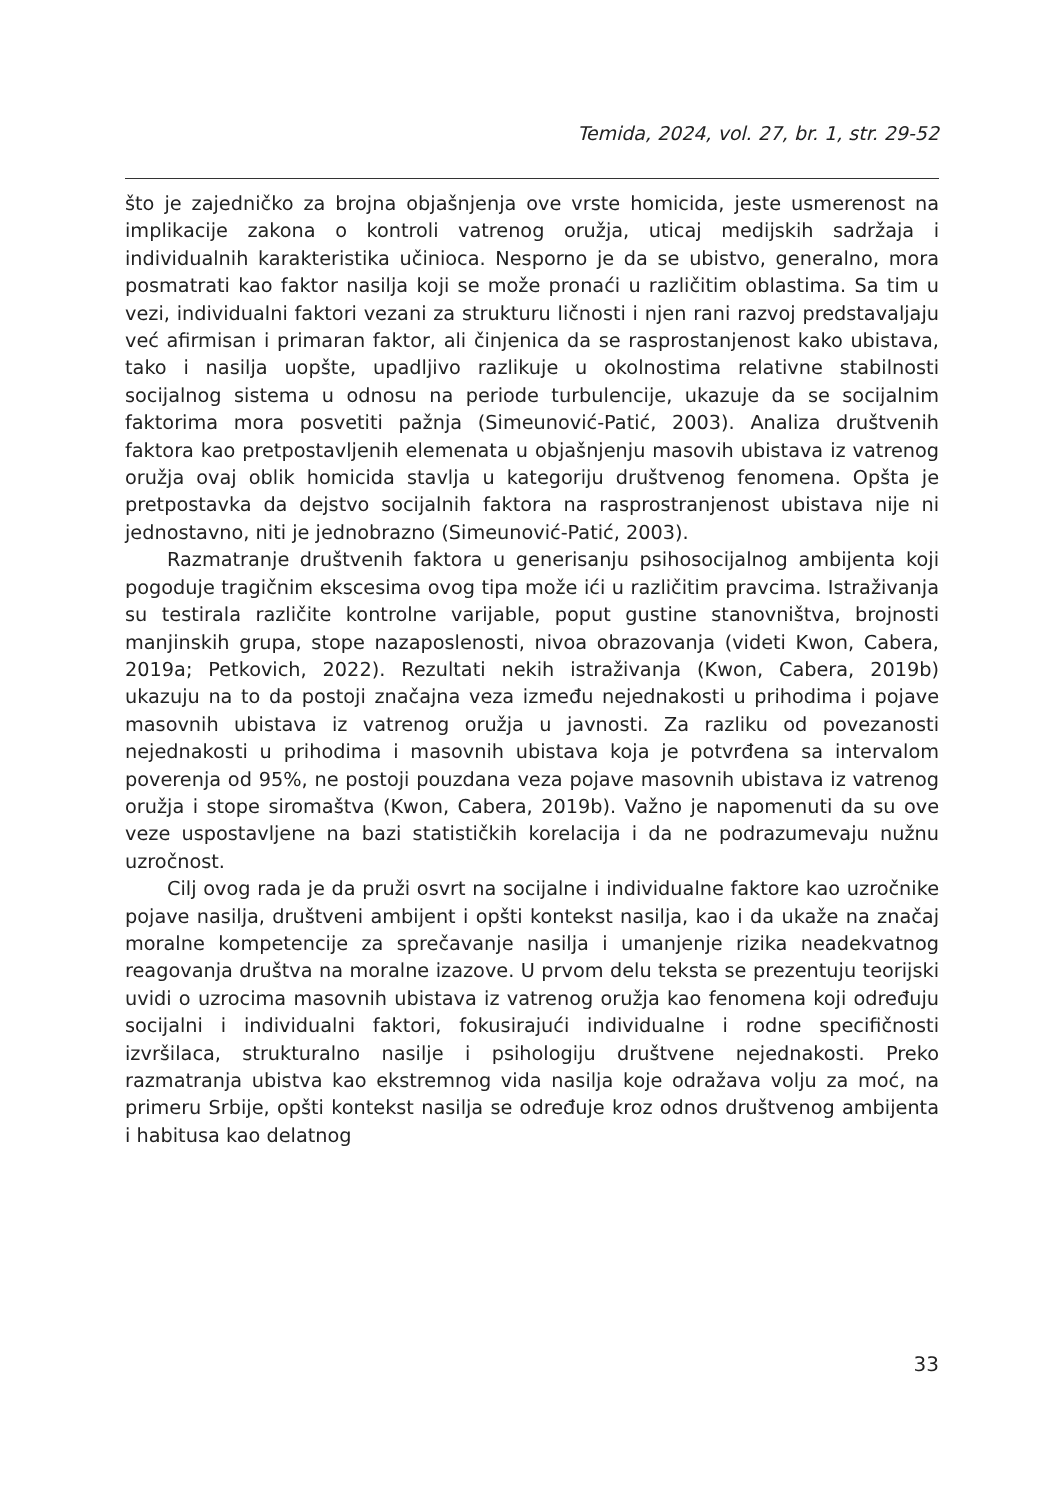Temida, 2024, vol. 27, br. 1, str. 29-52
što je zajedničko za brojna objašnjenja ove vrste homicida, jeste usmerenost na implikacije zakona o kontroli vatrenog oružja, uticaj medijskih sadržaja i individualnih karakteristika učinioca. Nesporno je da se ubistvo, generalno, mora posmatrati kao faktor nasilja koji se može pronaći u različitim oblastima. Sa tim u vezi, individualni faktori vezani za strukturu ličnosti i njen rani razvoj predstavaljaju već afirmisan i primaran faktor, ali činjenica da se rasprostanjenost kako ubistava, tako i nasilja uopšte, upadljivo razlikuje u okolnostima relativne stabilnosti socijalnog sistema u odnosu na periode turbulencije, ukazuje da se socijalnim faktorima mora posvetiti pažnja (Simeunović-Patić, 2003). Analiza društvenih faktora kao pretpostavljenih elemenata u objašnjenju masovih ubistava iz vatrenog oružja ovaj oblik homicida stavlja u kategoriju društvenog fenomena. Opšta je pretpostavka da dejstvo socijalnih faktora na rasprostranjenost ubistava nije ni jednostavno, niti je jednobrazno (Simeunović-Patić, 2003).
Razmatranje društvenih faktora u generisanju psihosocijalnog ambijenta koji pogoduje tragičnim ekscesima ovog tipa može ići u različitim pravcima. Istraživanja su testirala različite kontrolne varijable, poput gustine stanovništva, brojnosti manjinskih grupa, stope nazaposlenosti, nivoa obrazovanja (videti Kwon, Cabera, 2019a; Petkovich, 2022). Rezultati nekih istraživanja (Kwon, Cabera, 2019b) ukazuju na to da postoji značajna veza između nejednakosti u prihodima i pojave masovnih ubistava iz vatrenog oružja u javnosti. Za razliku od povezanosti nejednakosti u prihodima i masovnih ubistava koja je potvrđena sa intervalom poverenja od 95%, ne postoji pouzdana veza pojave masovnih ubistava iz vatrenog oružja i stope siromaštva (Kwon, Cabera, 2019b). Važno je napomenuti da su ove veze uspostavljene na bazi statističkih korelacija i da ne podrazumevaju nužnu uzročnost.
Cilj ovog rada je da pruži osvrt na socijalne i individualne faktore kao uzročnike pojave nasilja, društveni ambijent i opšti kontekst nasilja, kao i da ukaže na značaj moralne kompetencije za sprečavanje nasilja i umanjenje rizika neadekvatnog reagovanja društva na moralne izazove. U prvom delu teksta se prezentuju teorijski uvidi o uzrocima masovnih ubistava iz vatrenog oružja kao fenomena koji određuju socijalni i individualni faktori, fokusirajući individualne i rodne specifičnosti izvršilaca, strukturalno nasilje i psihologiju društvene nejednakosti. Preko razmatranja ubistva kao ekstremnog vida nasilja koje odražava volju za moć, na primeru Srbije, opšti kontekst nasilja se određuje kroz odnos društvenog ambijenta i habitusa kao delatnog
33